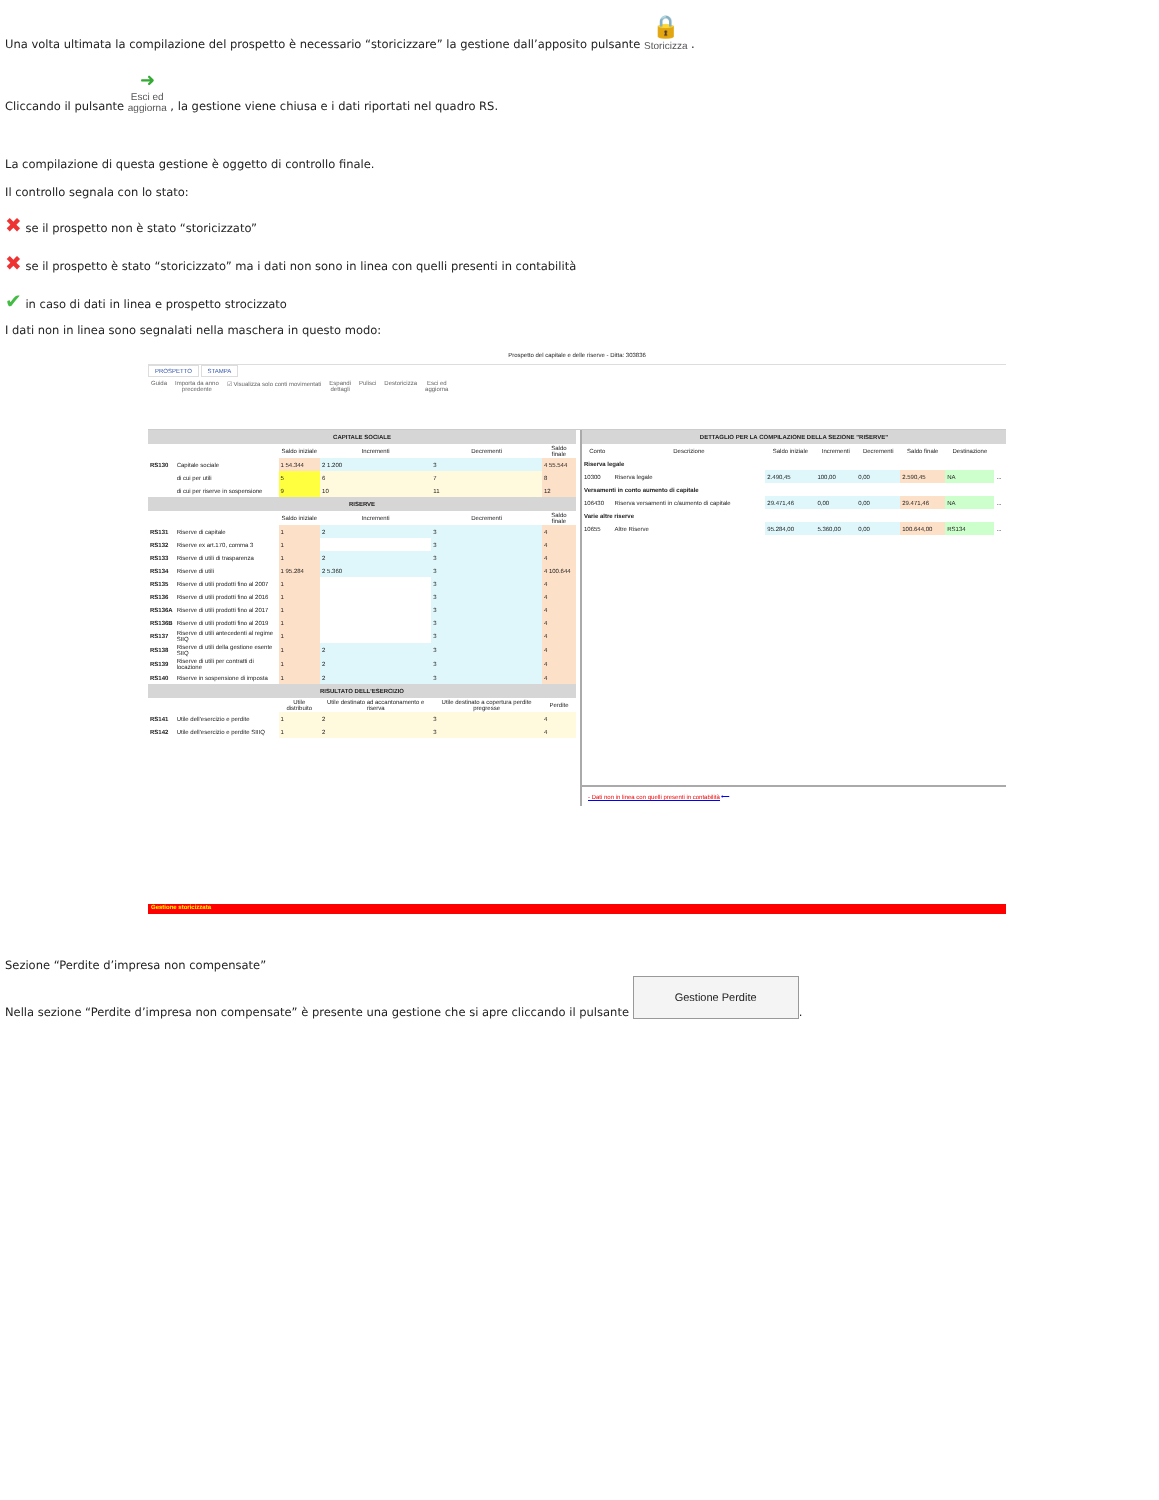Una volta ultimata la compilazione del prospetto è necessario “storicizzare” la gestione dall’apposito pulsante 🔒
Storicizza .
Cliccando il pulsante ➜
Esci ed
aggiorna , la gestione viene chiusa e i dati riportati nel quadro RS.
La compilazione di questa gestione è oggetto di controllo finale.
Il controllo segnala con lo stato:
✖ se il prospetto non è stato “storicizzato”
✖ se il prospetto è stato “storicizzato” ma i dati non sono in linea con quelli presenti in contabilità
✔ in caso di dati in linea e prospetto strocizzato
I dati non in linea sono segnalati nella maschera in questo modo:
Prospetto del capitale e delle riserve - Ditta: 303836
PROSPETTO STAMPA
Guida Importa da anno
precedente
☑ Visualizza solo conti movimentati
Espandi
dettagli
Pulisci Destoricizza Esci ed
aggiorna
| CAPITALE SOCIALE | | | | | |
| | | Saldo iniziale | Incrementi | Decrementi | Saldo finale |
| RS130 | Capitale sociale | 1 54.344 | 2 1.200 | 3 | 4 55.544 |
| | di cui per utili | 5 | 6 | 7 | 8 |
| | di cui per riserve in sospensione | 9 | 10 | 11 | 12 |
| RISERVE | | | | | |
| | | Saldo iniziale | Incrementi | Decrementi | Saldo finale |
| RS131 | Riserve di capitale | 1 | 2 | 3 | 4 |
| RS132 | Riserve ex art.170, comma 3 | 1 | | 3 | 4 |
| RS133 | Riserve di utili di trasparenza | 1 | 2 | 3 | 4 |
| RS134 | Riserve di utili | 1 95.284 | 2 5.360 | 3 | 4 100.644 |
| RS135 | Riserve di utili prodotti fino al 2007 | 1 | | 3 | 4 |
| RS136 | Riserve di utili prodotti fino al 2016 | 1 | | 3 | 4 |
| RS136A | Riserve di utili prodotti fino al 2017 | 1 | | 3 | 4 |
| RS136B | Riserve di utili prodotti fino al 2019 | 1 | | 3 | 4 |
| RS137 | Riserve di utili antecedenti al regime SIIQ | 1 | | 3 | 4 |
| RS138 | Riserve di utili della gestione esente SIIQ | 1 | 2 | 3 | 4 |
| RS139 | Riserve di utili per contratti di locazione | 1 | 2 | 3 | 4 |
| RS140 | Riserve in sospensione di imposta | 1 | 2 | 3 | 4 |
| RISULTATO DELL'ESERCIZIO | | | | | |
| | | Utile distribuito | Utile destinato ad accantonamento e riserva | Utile destinato a copertura perdite pregresse | Perdite |
| RS141 | Utile dell'esercizio e perdite | 1 | 2 | 3 | 4 |
| RS142 | Utile dell'esercizio e perdite SIIIQ | 1 | 2 | 3 | 4 |
| DETTAGLIO PER LA COMPILAZIONE DELLA SEZIONE "RISERVE" | | | | | | | |
| Conto | Descrizione | Saldo iniziale | Incrementi | Decrementi | Saldo finale | Destinazione | |
| Riserva legale | | | | | | | |
| 10300 | Riserva legale | 2.490,45 | 100,00 | 0,00 | 2.590,45 | NA | ... |
| Versamenti in conto aumento di capitale | | | | | | | |
| 106430 | Riserva versamenti in c/aumento di capitale | 29.471,46 | 0,00 | 0,00 | 29.471,46 | NA | ... |
| Varie altre riserve | | | | | | | |
| 10655 | Altre Riserve | 95.284,00 | 5.360,00 | 0,00 | 100.644,00 | RS134 | ... |
- Dati non in linea con quelli presenti in contabilità ⟵
Gestione storicizzata
Sezione “Perdite d’impresa non compensate”
Nella sezione “Perdite d’impresa non compensate” è presente una gestione che si apre cliccando il pulsante Gestione Perdite.